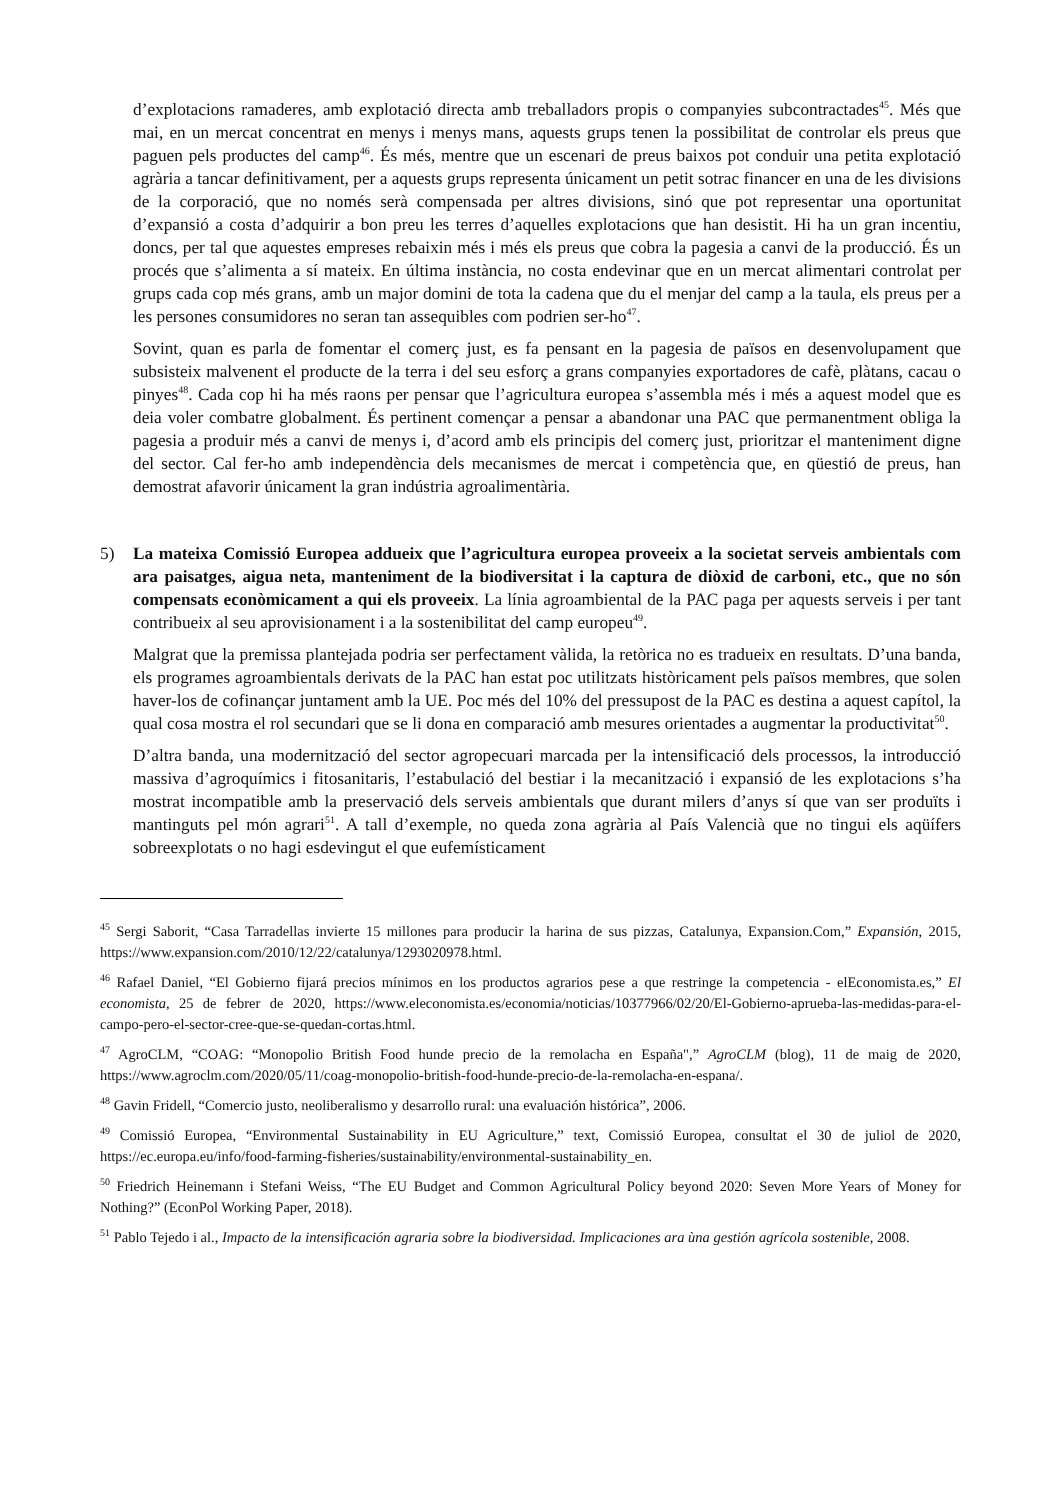d’explotacions ramaderes, amb explotació directa amb treballadors propis o companyies subcontractades<sup>45</sup>. Més que mai, en un mercat concentrat en menys i menys mans, aquests grups tenen la possibilitat de controlar els preus que paguen pels productes del camp<sup>46</sup>. És més, mentre que un escenari de preus baixos pot conduir una petita explotació agrària a tancar definitivament, per a aquests grups representa únicament un petit sotrac financer en una de les divisions de la corporació, que no només serà compensada per altres divisions, sinó que pot representar una oportunitat d’expansió a costa d’adquirir a bon preu les terres d’aquelles explotacions que han desistit. Hi ha un gran incentiu, doncs, per tal que aquestes empreses rebaixin més i més els preus que cobra la pagesia a canvi de la producció. És un procés que s’alimenta a sí mateix. En última instància, no costa endevinar que en un mercat alimentari controlat per grups cada cop més grans, amb un major domini de tota la cadena que du el menjar del camp a la taula, els preus per a les persones consumidores no seran tan assequibles com podrien ser-ho<sup>47</sup>.
Sovint, quan es parla de fomentar el comerç just, es fa pensant en la pagesia de països en desenvolupament que subsisteix malvenent el producte de la terra i del seu esforç a grans companyies exportadores de cafè, plàtans, cacau o pinyes<sup>48</sup>. Cada cop hi ha més raons per pensar que l’agricultura europea s’assembla més i més a aquest model que es deia voler combatre globalment. És pertinent començar a pensar a abandonar una PAC que permanentment obliga la pagesia a produir més a canvi de menys i, d’acord amb els principis del comerç just, prioritzar el manteniment digne del sector. Cal fer-ho amb independència dels mecanismes de mercat i competència que, en qüestió de preus, han demostrat afavorir únicament la gran indústria agroalimentària.
5) La mateixa Comissió Europea addueix que l’agricultura europea proveeix a la societat serveis ambientals com ara paisatges, aigua neta, manteniment de la biodiversitat i la captura de diòxid de carboni, etc., que no són compensats econòmicament a qui els proveeix. La línia agroambiental de la PAC paga per aquests serveis i per tant contribueix al seu aprovisionament i a la sostenibilitat del camp europeu<sup>49</sup>.
Malgrat que la premissa plantejada podria ser perfectament vàlida, la retòrica no es tradueix en resultats. D’una banda, els programes agroambientals derivats de la PAC han estat poc utilitzats històricament pels països membres, que solen haver-los de cofinançar juntament amb la UE. Poc més del 10% del pressupost de la PAC es destina a aquest capítol, la qual cosa mostra el rol secundari que se li dona en comparació amb mesures orientades a augmentar la productivitat<sup>50</sup>.
D’altra banda, una modernització del sector agropecuari marcada per la intensificació dels processos, la introducció massiva d’agroquímics i fitosanitaris, l’estabulació del bestiar i la mecanització i expansió de les explotacions s’ha mostrat incompatible amb la preservació dels serveis ambientals que durant milers d’anys sí que van ser produïts i mantinguts pel món agrari<sup>51</sup>. A tall d’exemple, no queda zona agrària al País Valencià que no tingui els aqüífers sobreexplotats o no hagi esdevingut el que eufemísticament
<sup>45</sup> Sergi Saborit, “Casa Tarradellas invierte 15 millones para producir la harina de sus pizzas, Catalunya, Expansion.Com,” Expansión, 2015, https://www.expansion.com/2010/12/22/catalunya/1293020978.html.
<sup>46</sup> Rafael Daniel, “El Gobierno fijará precios mínimos en los productos agrarios pese a que restringe la competencia - elEconomista.es,” El economista, 25 de febrer de 2020, https://www.eleconomista.es/economia/noticias/10377966/02/20/El-Gobierno-aprueba-las-medidas-para-el-campo-pero-el-sector-cree-que-se-quedan-cortas.html.
<sup>47</sup> AgroCLM, “COAG: “Monopolio British Food hunde precio de la remolacha en España",” AgroCLM (blog), 11 de maig de 2020, https://www.agroclm.com/2020/05/11/coag-monopolio-british-food-hunde-precio-de-la-remolacha-en-espana/.
<sup>48</sup> Gavin Fridell, “Comercio justo, neoliberalismo y desarrollo rural: una evaluación histórica”, 2006.
<sup>49</sup> Comissió Europea, “Environmental Sustainability in EU Agriculture,” text, Comissió Europea, consultat el 30 de juliol de 2020, https://ec.europa.eu/info/food-farming-fisheries/sustainability/environmental-sustainability_en.
<sup>50</sup> Friedrich Heinemann i Stefani Weiss, “The EU Budget and Common Agricultural Policy beyond 2020: Seven More Years of Money for Nothing?” (EconPol Working Paper, 2018).
<sup>51</sup> Pablo Tejedo i al., Impacto de la intensificación agraria sobre la biodiversidad. Implicaciones ara ùna gestión agrícola sostenible, 2008.